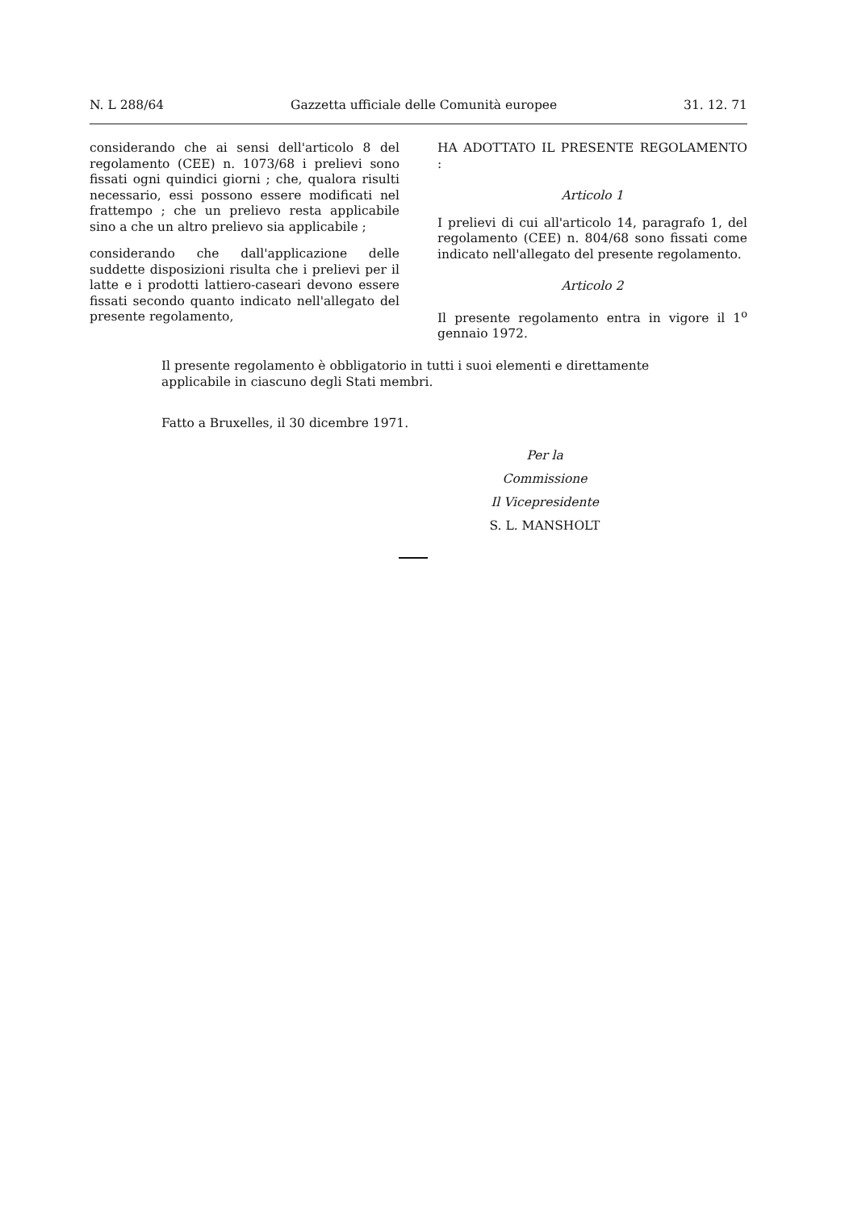N. L 288/64 Gazzetta ufficiale delle Comunità europee 31. 12. 71
considerando che ai sensi dell'articolo 8 del regolamento (CEE) n. 1073/68 i prelievi sono fissati ogni quindici giorni ; che, qualora risulti necessario, essi possono essere modificati nel frattempo ; che un prelievo resta applicabile sino a che un altro prelievo sia applicabile ;
considerando che dall'applicazione delle suddette disposizioni risulta che i prelievi per il latte e i prodotti lattiero-caseari devono essere fissati secondo quanto indicato nell'allegato del presente regolamento,
HA ADOTTATO IL PRESENTE REGOLAMENTO :
Articolo 1
I prelievi di cui all'articolo 14, paragrafo 1, del regolamento (CEE) n. 804/68 sono fissati come indicato nell'allegato del presente regolamento.
Articolo 2
Il presente regolamento entra in vigore il 1<sup>o</sup> gennaio 1972.
Il presente regolamento è obbligatorio in tutti i suoi elementi e direttamente applicabile in ciascuno degli Stati membri.
Fatto a Bruxelles, il 30 dicembre 1971.
Per la Commissione
Il Vicepresidente
S. L. MANSHOLT